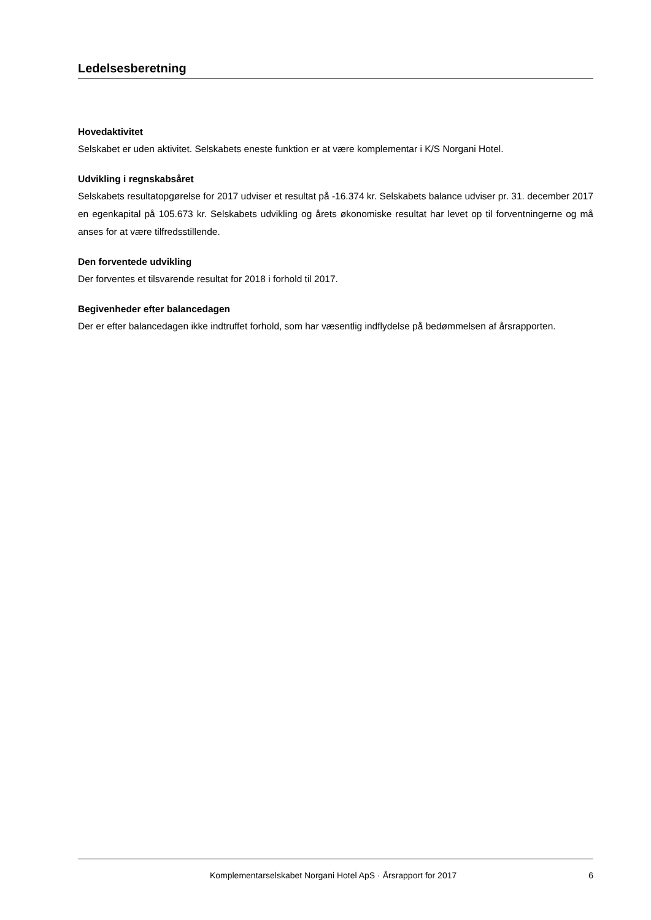Ledelsesberetning
Hovedaktivitet
Selskabet er uden aktivitet. Selskabets eneste funktion er at være komplementar i K/S Norgani Hotel.
Udvikling i regnskabsåret
Selskabets resultatopgørelse for 2017 udviser et resultat på -16.374 kr. Selskabets balance udviser pr. 31. december 2017 en egenkapital på 105.673 kr. Selskabets udvikling og årets økonomiske resultat har levet op til forventningerne og må anses for at være tilfredsstillende.
Den forventede udvikling
Der forventes et tilsvarende resultat for 2018 i forhold til 2017.
Begivenheder efter balancedagen
Der er efter balancedagen ikke indtruffet forhold, som har væsentlig indflydelse på bedømmelsen af årsrapporten.
Komplementarselskabet Norgani Hotel ApS · Årsrapport for 2017 6